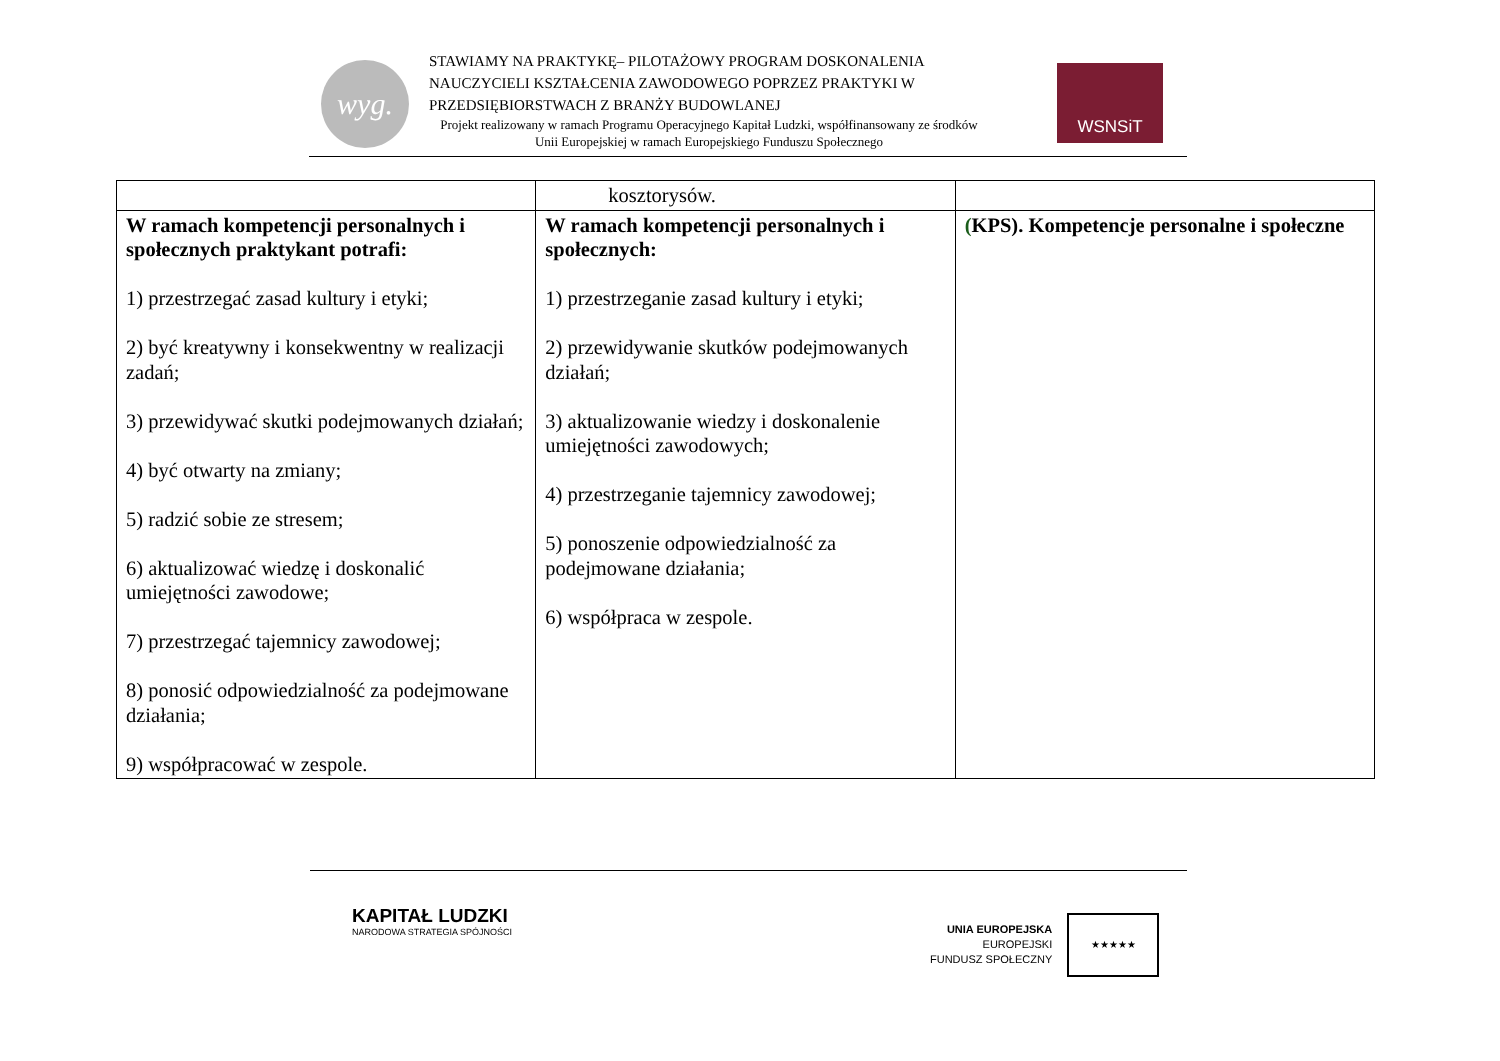wyg.
STAWIAMY NA PRAKTYKĘ– PILOTAŻOWY PROGRAM DOSKONALENIA NAUCZYCIELI KSZTAŁCENIA ZAWODOWEGO POPRZEZ PRAKTYKI W PRZEDSIĘBIORSTWACH Z BRANŻY BUDOWLANEJ
Projekt realizowany w ramach Programu Operacyjnego Kapitał Ludzki, współfinansowany ze środków Unii Europejskiej w ramach Europejskiego Funduszu Społecznego
WSNSiT
| | kosztorysów. | |
| W ramach kompetencji personalnych i społecznych praktykant potrafi: 1) przestrzegać zasad kultury i etyki; 2) być kreatywny i konsekwentny w realizacji zadań; 3) przewidywać skutki podejmowanych działań; 4) być otwarty na zmiany; 5) radzić sobie ze stresem; 6) aktualizować wiedzę i doskonalić umiejętności zawodowe; 7) przestrzegać tajemnicy zawodowej; 8) ponosić odpowiedzialność za podejmowane działania; 9) współpracować w zespole. | W ramach kompetencji personalnych i społecznych: 1) przestrzeganie zasad kultury i etyki; 2) przewidywanie skutków podejmowanych działań; 3) aktualizowanie wiedzy i doskonalenie umiejętności zawodowych; 4) przestrzeganie tajemnicy zawodowej; 5) ponoszenie odpowiedzialność za podejmowane działania; 6) współpraca w zespole. | ( KPS). Kompetencje personalne i społeczne |
KAPITAŁ LUDZKI
NARODOWA STRATEGIA SPÓJNOŚCI
UNIA EUROPEJSKA
EUROPEJSKI
FUNDUSZ SPOŁECZNY
★★★★★